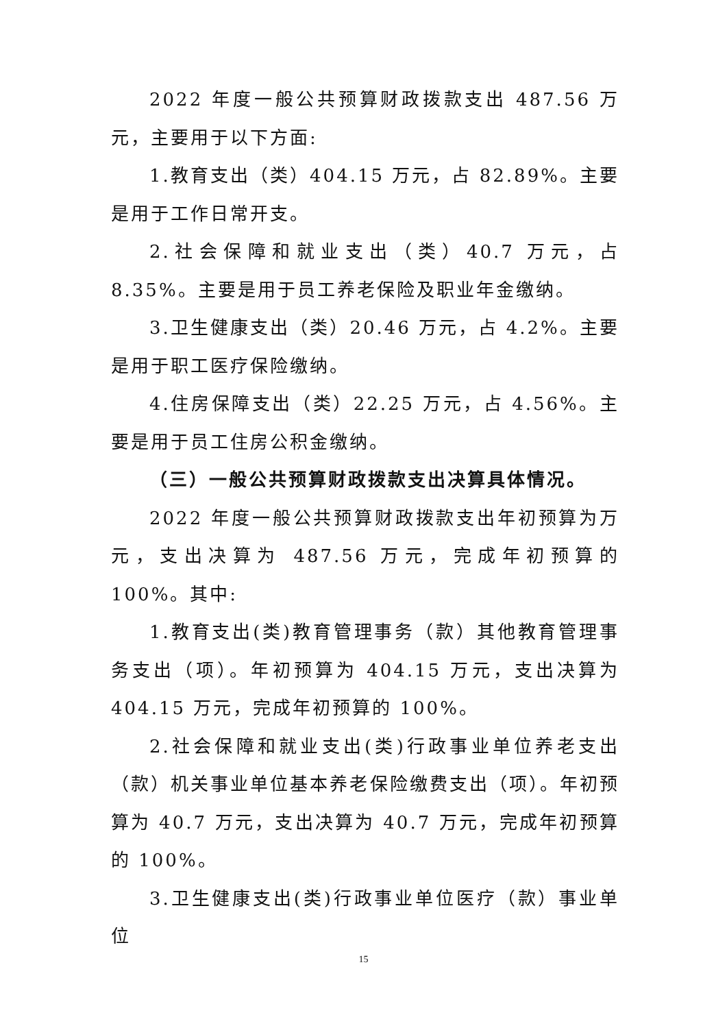2022 年度一般公共预算财政拨款支出 487.56 万元，主要用于以下方面:
1.教育支出（类）404.15 万元，占 82.89%。主要是用于工作日常开支。
2.社会保障和就业支出（类）40.7 万元，占 8.35%。主要是用于员工养老保险及职业年金缴纳。
3.卫生健康支出（类）20.46 万元，占 4.2%。主要是用于职工医疗保险缴纳。
4.住房保障支出（类）22.25 万元，占 4.56%。主要是用于员工住房公积金缴纳。
（三）一般公共预算财政拨款支出决算具体情况。
2022 年度一般公共预算财政拨款支出年初预算为万元，支出决算为 487.56 万元，完成年初预算的 100%。其中:
1.教育支出(类)教育管理事务（款）其他教育管理事务支出（项）。年初预算为 404.15 万元，支出决算为 404.15 万元，完成年初预算的 100%。
2.社会保障和就业支出(类)行政事业单位养老支出（款）机关事业单位基本养老保险缴费支出（项）。年初预算为 40.7 万元，支出决算为 40.7 万元，完成年初预算的 100%。
3.卫生健康支出(类)行政事业单位医疗（款）事业单位
15